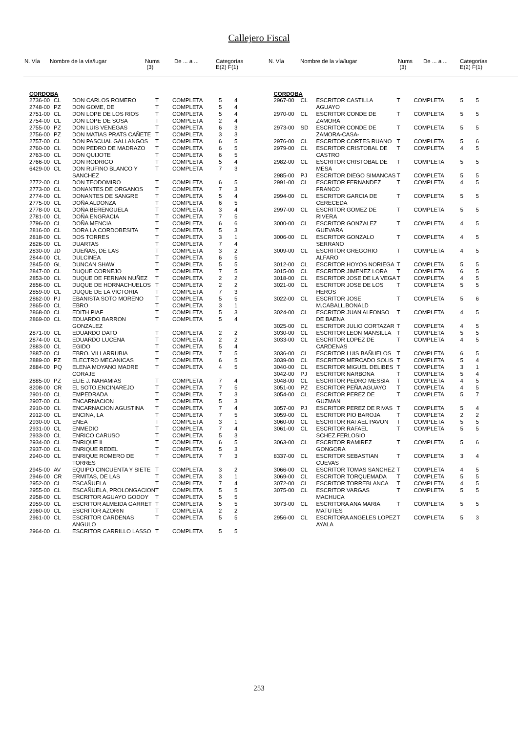Callejero Fiscal
| N. Vía | Nombre de la vía/lugar | Nums (3) | De ... a ... | Categorías E(2) F(1) |
| --- | --- | --- | --- | --- |
| N. Vía | Nombre de la vía/lugar | Nums (3) | De ... a ... | Categorías E(2) F(1) |
| --- | --- | --- | --- | --- |
CORDOBA
| 2736-00 | CL | DON CARLOS ROMERO | T | COMPLETA | 5 | 4 |
| 2748-00 | PZ | DON GOME, DE | T | COMPLETA | 5 | 4 |
| 2751-00 | CL | DON LOPE DE LOS RIOS | T | COMPLETA | 5 | 4 |
| 2754-00 | CL | DON LOPE DE SOSA | T | COMPLETA | 2 | 4 |
| 2755-00 | PZ | DON LUIS VENEGAS | T | COMPLETA | 6 | 3 |
| 2756-00 | PZ | DON MATIAS PRATS CAÑETE | T | COMPLETA | 3 | 3 |
| 2757-00 | CL | DON PASCUAL GALLANGOS | T | COMPLETA | 6 | 5 |
| 2760-00 | CL | DON PEDRO DE MADRAZO | T | COMPLETA | 6 | 5 |
| 2763-00 | CL | DON QUIJOTE | T | COMPLETA | 6 | 5 |
| 2766-00 | CL | DON RODRIGO | T | COMPLETA | 5 | 4 |
| 6429-00 | CL | DON RUFINO BLANCO Y SANCHEZ | T | COMPLETA | 7 | 3 |
| 2772-00 | CL | DON TEODOMIRO | T | COMPLETA | 6 | 5 |
| 2773-00 | CL | DONANTES DE ORGANOS | T | COMPLETA | 7 | 3 |
| 2774-00 | CL | DONANTES DE SANGRE | T | COMPLETA | 5 | 4 |
| 2775-00 | CL | DOÑA ALDONZA | T | COMPLETA | 6 | 5 |
| 2778-00 | CL | DOÑA BERENGUELA | T | COMPLETA | 3 | 4 |
| 2781-00 | CL | DOÑA ENGRACIA | T | COMPLETA | 7 | 5 |
| 2796-00 | CL | DOÑA MENCIA | T | COMPLETA | 6 | 6 |
| 2816-00 | CL | DORA LA CORDOBESITA | T | COMPLETA | 5 | 3 |
| 2818-00 | CL | DOS TORRES | T | COMPLETA | 3 | 1 |
| 2826-00 | CL | DUARTAS | T | COMPLETA | 7 | 4 |
| 2830-00 | JD | DUEÑAS, DE LAS | T | COMPLETA | 3 | 2 |
| 2844-00 | CL | DULCINEA | T | COMPLETA | 6 | 5 |
| 2845-00 | GL | DUNCAN SHAW | T | COMPLETA | 5 | 5 |
| 2847-00 | CL | DUQUE CORNEJO | T | COMPLETA | 7 | 5 |
| 2853-00 | CL | DUQUE DE FERNAN NUÑEZ | T | COMPLETA | 2 | 2 |
| 2856-00 | CL | DUQUE DE HORNACHUELOS | T | COMPLETA | 2 | 2 |
| 2859-00 | CL | DUQUE DE LA VICTORIA | T | COMPLETA | 7 | 3 |
| 2862-00 | PJ | EBANISTA SOTO MORENO | T | COMPLETA | 5 | 5 |
| 2865-00 | CL | EBRO | T | COMPLETA | 3 | 1 |
| 2868-00 | CL | EDITH PIAF | T | COMPLETA | 5 | 3 |
| 2869-00 | CL | EDUARDO BARRON GONZALEZ | T | COMPLETA | 5 | 4 |
| 2871-00 | CL | EDUARDO DATO | T | COMPLETA | 2 | 2 |
| 2874-00 | CL | EDUARDO LUCENA | T | COMPLETA | 2 | 2 |
| 2883-00 | CL | EGIDO | T | COMPLETA | 5 | 4 |
| 2887-00 | CL | EBRO. VILLARRUBIA | T | COMPLETA | 7 | 5 |
| 2889-00 | PZ | ELECTRO MECANICAS | T | COMPLETA | 6 | 5 |
| 2884-00 | PQ | ELENA MOYANO MADRE CORAJE | T | COMPLETA | 4 | 5 |
| 2885-00 | PZ | ELIE J. NAHAMIAS | T | COMPLETA | 7 | 4 |
| 8208-00 | CR | EL SOTO.ENCINAREJO | T | COMPLETA | 7 | 5 |
| 2901-00 | CL | EMPEDRADA | T | COMPLETA | 7 | 3 |
| 2907-00 | CL | ENCARNACION | T | COMPLETA | 5 | 3 |
| 2910-00 | CL | ENCARNACION AGUSTINA | T | COMPLETA | 7 | 4 |
| 2912-00 | CL | ENCINA, LA | T | COMPLETA | 7 | 5 |
| 2930-00 | CL | ENEA | T | COMPLETA | 3 | 1 |
| 2931-00 | CL | ENMEDIO | T | COMPLETA | 7 | 4 |
| 2933-00 | CL | ENRICO CARUSO | T | COMPLETA | 5 | 3 |
| 2934-00 | CL | ENRIQUE II | T | COMPLETA | 6 | 5 |
| 2937-00 | CL | ENRIQUE REDEL | T | COMPLETA | 5 | 3 |
| 2940-00 | CL | ENRIQUE ROMERO DE TORRES | T | COMPLETA | 7 | 3 |
| 2945-00 | AV | EQUIPO CINCUENTA Y SIETE | T | COMPLETA | 3 | 2 |
| 2946-00 | CR | ERMITAS, DE LAS | T | COMPLETA | 3 | 1 |
| 2952-00 | CL | ESCAÑUELA | T | COMPLETA | 7 | 4 |
| 2955-00 | CL | ESCAÑUELA, PROLONGACION | T | COMPLETA | 5 | 5 |
| 2958-00 | CL | ESCRITOR AGUAYO GODOY | T | COMPLETA | 5 | 5 |
| 2959-00 | CL | ESCRITOR ALMEIDA GARRET | T | COMPLETA | 5 | 5 |
| 2960-00 | CL | ESCRITOR AZORIN | T | COMPLETA | 2 | 2 |
| 2961-00 | CL | ESCRITOR CARDENAS ANGULO | T | COMPLETA | 5 | 5 |
| 2964-00 | CL | ESCRITOR CARRILLO LASSO | T | COMPLETA | 5 | 5 |
CORDOBA
| 2967-00 | CL | ESCRITOR CASTILLA AGUAYO | T | COMPLETA | 5 | 5 |
| 2970-00 | CL | ESCRITOR CONDE DE ZAMORA | T | COMPLETA | 5 | 5 |
| 2973-00 | SD | ESCRITOR CONDE DE ZAMORA-CASA- | T | COMPLETA | 5 | 5 |
| 2976-00 | CL | ESCRITOR CORTES RUANO | T | COMPLETA | 5 | 6 |
| 2979-00 | CL | ESCRITOR CRISTOBAL DE CASTRO | T | COMPLETA | 4 | 5 |
| 2982-00 | CL | ESCRITOR CRISTOBAL DE MESA | T | COMPLETA | 5 | 5 |
| 2985-00 | PJ | ESCRITOR DIEGO SIMANCAS | T | COMPLETA | 5 | 5 |
| 2991-00 | CL | ESCRITOR FERNANDEZ FRANCO | T | COMPLETA | 4 | 5 |
| 2994-00 | CL | ESCRITOR GARCIA DE CERECEDA | T | COMPLETA | 5 | 5 |
| 2997-00 | CL | ESCRITOR GOMEZ DE RIVERA | T | COMPLETA | 5 | 5 |
| 3000-00 | CL | ESCRITOR GONZALEZ GUEVARA | T | COMPLETA | 4 | 5 |
| 3006-00 | CL | ESCRITOR GONZALO SERRANO | T | COMPLETA | 4 | 5 |
| 3009-00 | CL | ESCRITOR GREGORIO ALFARO | T | COMPLETA | 4 | 5 |
| 3012-00 | CL | ESCRITOR HOYOS NORIEGA | T | COMPLETA | 5 | 5 |
| 3015-00 | CL | ESCRITOR JIMENEZ LORA | T | COMPLETA | 6 | 5 |
| 3018-00 | CL | ESCRITOR JOSE DE LA VEGA | T | COMPLETA | 4 | 5 |
| 3021-00 | CL | ESCRITOR JOSE DE LOS HEROS | T | COMPLETA | 5 | 5 |
| 3022-00 | CL | ESCRITOR JOSE M.CABALL.BONALD | T | COMPLETA | 5 | 6 |
| 3024-00 | CL | ESCRITOR JUAN ALFONSO DE BAENA | T | COMPLETA | 4 | 5 |
| 3025-00 | CL | ESCRITOR JULIO CORTAZAR | T | COMPLETA | 4 | 5 |
| 3030-00 | CL | ESCRITOR LEON MANSILLA | T | COMPLETA | 5 | 5 |
| 3033-00 | CL | ESCRITOR LOPEZ DE CARDENAS | T | COMPLETA | 4 | 5 |
| 3036-00 | CL | ESCRITOR LUIS BAÑUELOS | T | COMPLETA | 6 | 5 |
| 3039-00 | CL | ESCRITOR MERCADO SOLIS | T | COMPLETA | 5 | 4 |
| 3040-00 | CL | ESCRITOR MIGUEL DELIBES | T | COMPLETA | 3 | 1 |
| 3042-00 | PJ | ESCRITOR NARBONA | T | COMPLETA | 5 | 4 |
| 3048-00 | CL | ESCRITOR PEDRO MESSIA | T | COMPLETA | 4 | 5 |
| 3051-00 | PZ | ESCRITOR PEÑA AGUAYO | T | COMPLETA | 4 | 5 |
| 3054-00 | CL | ESCRITOR PEREZ DE GUZMAN | T | COMPLETA | 5 | 7 |
| 3057-00 | PJ | ESCRITOR PEREZ DE RIVAS | T | COMPLETA | 5 | 4 |
| 3059-00 | CL | ESCRITOR PIO BAROJA | T | COMPLETA | 2 | 2 |
| 3060-00 | CL | ESCRITOR RAFAEL PAVON | T | COMPLETA | 5 | 5 |
| 3061-00 | CL | ESCRITOR RAFAEL SCHEZ.FERLOSIO | T | COMPLETA | 5 | 5 |
| 3063-00 | CL | ESCRITOR RAMIREZ GONGORA | T | COMPLETA | 5 | 6 |
| 8337-00 | CL | ESCRITOR SEBASTIAN CUEVAS | T | COMPLETA | 3 | 4 |
| 3066-00 | CL | ESCRITOR TOMAS SANCHEZ | T | COMPLETA | 4 | 5 |
| 3069-00 | CL | ESCRITOR TORQUEMADA | T | COMPLETA | 5 | 5 |
| 3072-00 | CL | ESCRITOR TORREBLANCA | T | COMPLETA | 4 | 5 |
| 3075-00 | CL | ESCRITOR VARGAS MACHUCA | T | COMPLETA | 5 | 5 |
| 3073-00 | CL | ESCRITORA ANA MARIA MATUTES | T | COMPLETA | 5 | 5 |
| 2956-00 | CL | ESCRITORA ANGELES LOPEZ AYALA | T | COMPLETA | 5 | 3 |
253